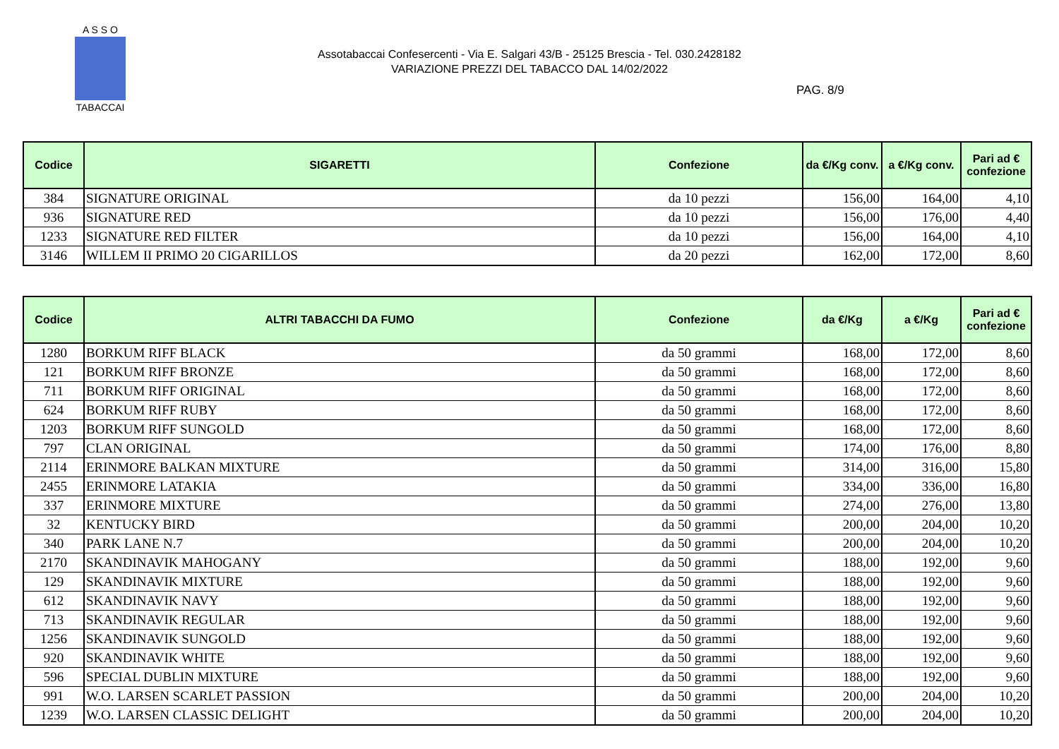A S S O
TABACCAI
Assotabaccai Confesercenti - Via E. Salgari 43/B - 25125 Brescia - Tel. 030.2428182
VARIAZIONE PREZZI DEL TABACCO DAL 14/02/2022
PAG. 8/9
| Codice | SIGARETTI | Confezione | da €/Kg conv. | a €/Kg conv. | Pari ad € confezione |
| --- | --- | --- | --- | --- | --- |
| 384 | SIGNATURE ORIGINAL | da 10 pezzi | 156,00 | 164,00 | 4,10 |
| 936 | SIGNATURE RED | da 10 pezzi | 156,00 | 176,00 | 4,40 |
| 1233 | SIGNATURE RED FILTER | da 10 pezzi | 156,00 | 164,00 | 4,10 |
| 3146 | WILLEM II PRIMO 20 CIGARILLOS | da 20 pezzi | 162,00 | 172,00 | 8,60 |
| Codice | ALTRI TABACCHI DA FUMO | Confezione | da €/Kg | a €/Kg | Pari ad € confezione |
| --- | --- | --- | --- | --- | --- |
| 1280 | BORKUM RIFF BLACK | da 50 grammi | 168,00 | 172,00 | 8,60 |
| 121 | BORKUM RIFF BRONZE | da 50 grammi | 168,00 | 172,00 | 8,60 |
| 711 | BORKUM RIFF ORIGINAL | da 50 grammi | 168,00 | 172,00 | 8,60 |
| 624 | BORKUM RIFF RUBY | da 50 grammi | 168,00 | 172,00 | 8,60 |
| 1203 | BORKUM RIFF SUNGOLD | da 50 grammi | 168,00 | 172,00 | 8,60 |
| 797 | CLAN ORIGINAL | da 50 grammi | 174,00 | 176,00 | 8,80 |
| 2114 | ERINMORE BALKAN MIXTURE | da 50 grammi | 314,00 | 316,00 | 15,80 |
| 2455 | ERINMORE LATAKIA | da 50 grammi | 334,00 | 336,00 | 16,80 |
| 337 | ERINMORE MIXTURE | da 50 grammi | 274,00 | 276,00 | 13,80 |
| 32 | KENTUCKY BIRD | da 50 grammi | 200,00 | 204,00 | 10,20 |
| 340 | PARK LANE N.7 | da 50 grammi | 200,00 | 204,00 | 10,20 |
| 2170 | SKANDINAVIK MAHOGANY | da 50 grammi | 188,00 | 192,00 | 9,60 |
| 129 | SKANDINAVIK MIXTURE | da 50 grammi | 188,00 | 192,00 | 9,60 |
| 612 | SKANDINAVIK NAVY | da 50 grammi | 188,00 | 192,00 | 9,60 |
| 713 | SKANDINAVIK REGULAR | da 50 grammi | 188,00 | 192,00 | 9,60 |
| 1256 | SKANDINAVIK SUNGOLD | da 50 grammi | 188,00 | 192,00 | 9,60 |
| 920 | SKANDINAVIK WHITE | da 50 grammi | 188,00 | 192,00 | 9,60 |
| 596 | SPECIAL DUBLIN MIXTURE | da 50 grammi | 188,00 | 192,00 | 9,60 |
| 991 | W.O. LARSEN SCARLET PASSION | da 50 grammi | 200,00 | 204,00 | 10,20 |
| 1239 | W.O. LARSEN CLASSIC DELIGHT | da 50 grammi | 200,00 | 204,00 | 10,20 |